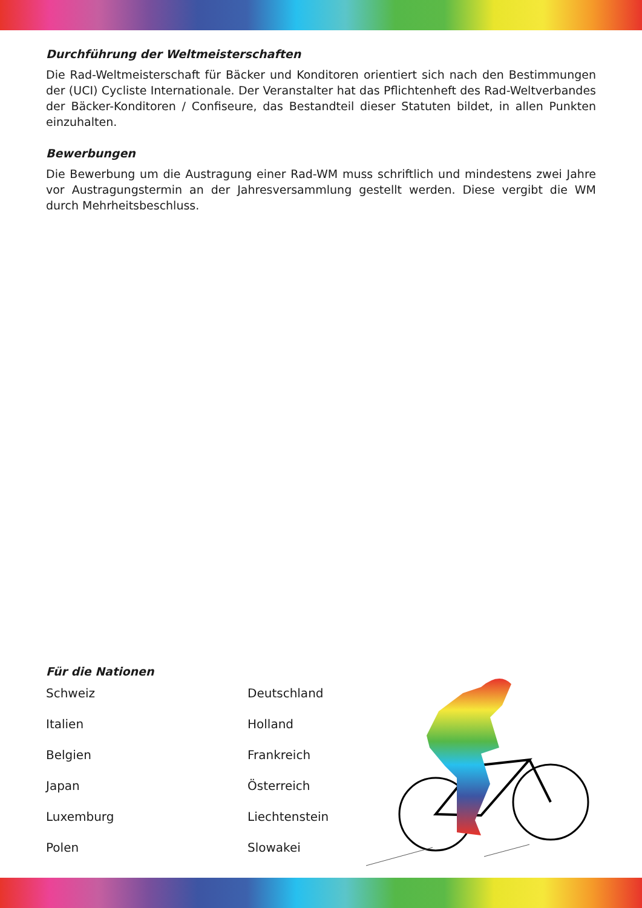Durchführung der Weltmeisterschaften
Die Rad-Weltmeisterschaft für Bäcker und Konditoren orientiert sich nach den Bestimmungen der (UCI) Cycliste Internationale. Der Veranstalter hat das Pflichtenheft des Rad-Weltverbandes der Bäcker-Konditoren / Confiseure, das Bestandteil dieser Statuten bildet, in allen Punkten einzuhalten.
Bewerbungen
Die Bewerbung um die Austragung einer Rad-WM muss schriftlich und mindestens zwei Jahre vor Austragungstermin an der Jahresversammlung gestellt werden. Diese vergibt die WM durch Mehrheitsbeschluss.
Für die Nationen
Schweiz
Deutschland
Italien
Holland
Belgien
Frankreich
Japan
Österreich
Luxemburg
Liechtenstein
Polen
Slowakei